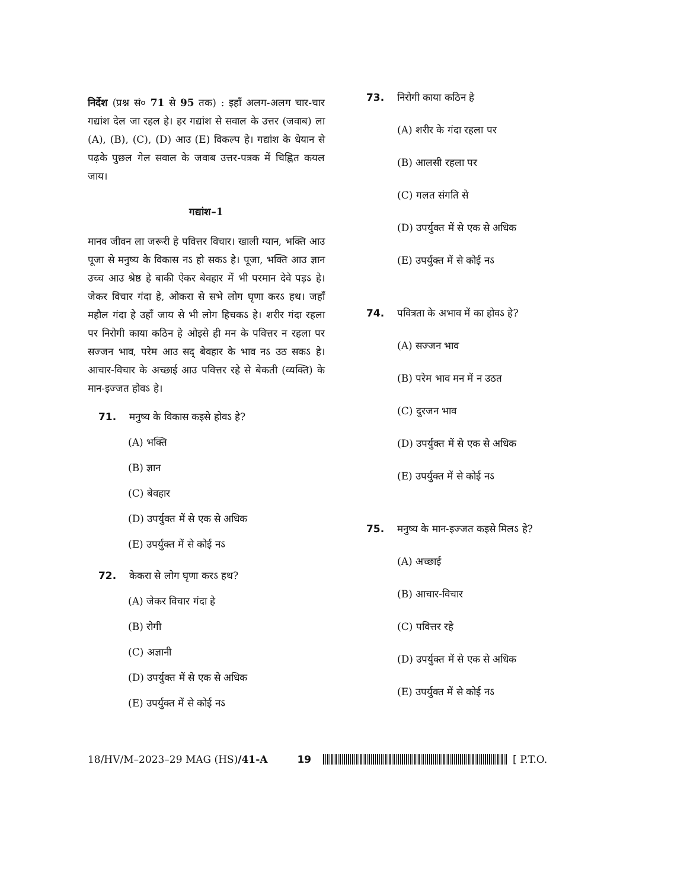निर्देश (प्रश्न सं० 71 से 95 तक) : इहाँ अलग-अलग चार-चार गद्यांश देल जा रहल हे। हर गद्यांश से सवाल के उत्तर (जवाब) ला (A), (B), (C), (D) आउ (E) विकल्प हे। गद्यांश के धेयान से पढ़के पुछल गेल सवाल के जवाब उत्तर-पत्रक में चिह्नित कयल जाय।
गद्यांश–1
मानव जीवन ला जरूरी हे पवित्तर विचार। खाली ग्यान, भक्ति आउ पूजा से मनुष्य के विकास नऽ हो सकऽ हे। पूजा, भक्ति आउ ज्ञान उच्च आउ श्रेष्ठ हे बाकी ऐकर बेवहार में भी परमान देवे पड़ऽ हे। जेकर विचार गंदा हे, ओकरा से सभे लोग घृणा करऽ हथ। जहाँ महौल गंदा हे उहाँ जाय से भी लोग हिचकऽ हे। शरीर गंदा रहला पर निरोगी काया कठिन हे ओइसे ही मन के पवित्तर न रहला पर सज्जन भाव, परेम आउ सद् बेवहार के भाव नऽ उठ सकऽ हे। आचार-विचार के अच्छाई आउ पवित्तर रहे से बेकती (व्यक्ति) के मान-इज्जत होवऽ हे।
71. मनुष्य के विकास कइसे होवऽ हे?
(A) भक्ति
(B) ज्ञान
(C) बेवहार
(D) उपर्युक्त में से एक से अधिक
(E) उपर्युक्त में से कोई नऽ
72. केकरा से लोग घृणा करऽ हथ?
(A) जेकर विचार गंदा हे
(B) रोगी
(C) अज्ञानी
(D) उपर्युक्त में से एक से अधिक
(E) उपर्युक्त में से कोई नऽ
73. निरोगी काया कठिन हे
(A) शरीर के गंदा रहला पर
(B) आलसी रहला पर
(C) गलत संगति से
(D) उपर्युक्त में से एक से अधिक
(E) उपर्युक्त में से कोई नऽ
74. पवित्रता के अभाव में का होवऽ हे?
(A) सज्जन भाव
(B) परेम भाव मन में न उठत
(C) दुरजन भाव
(D) उपर्युक्त में से एक से अधिक
(E) उपर्युक्त में से कोई नऽ
75. मनुष्य के मान-इज्जत कइसे मिलऽ हे?
(A) अच्छाई
(B) आचार-विचार
(C) पवित्तर रहे
(D) उपर्युक्त में से एक से अधिक
(E) उपर्युक्त में से कोई नऽ
18/HV/M–2023–29 MAG (HS)/41-A 19 [ P.T.O.